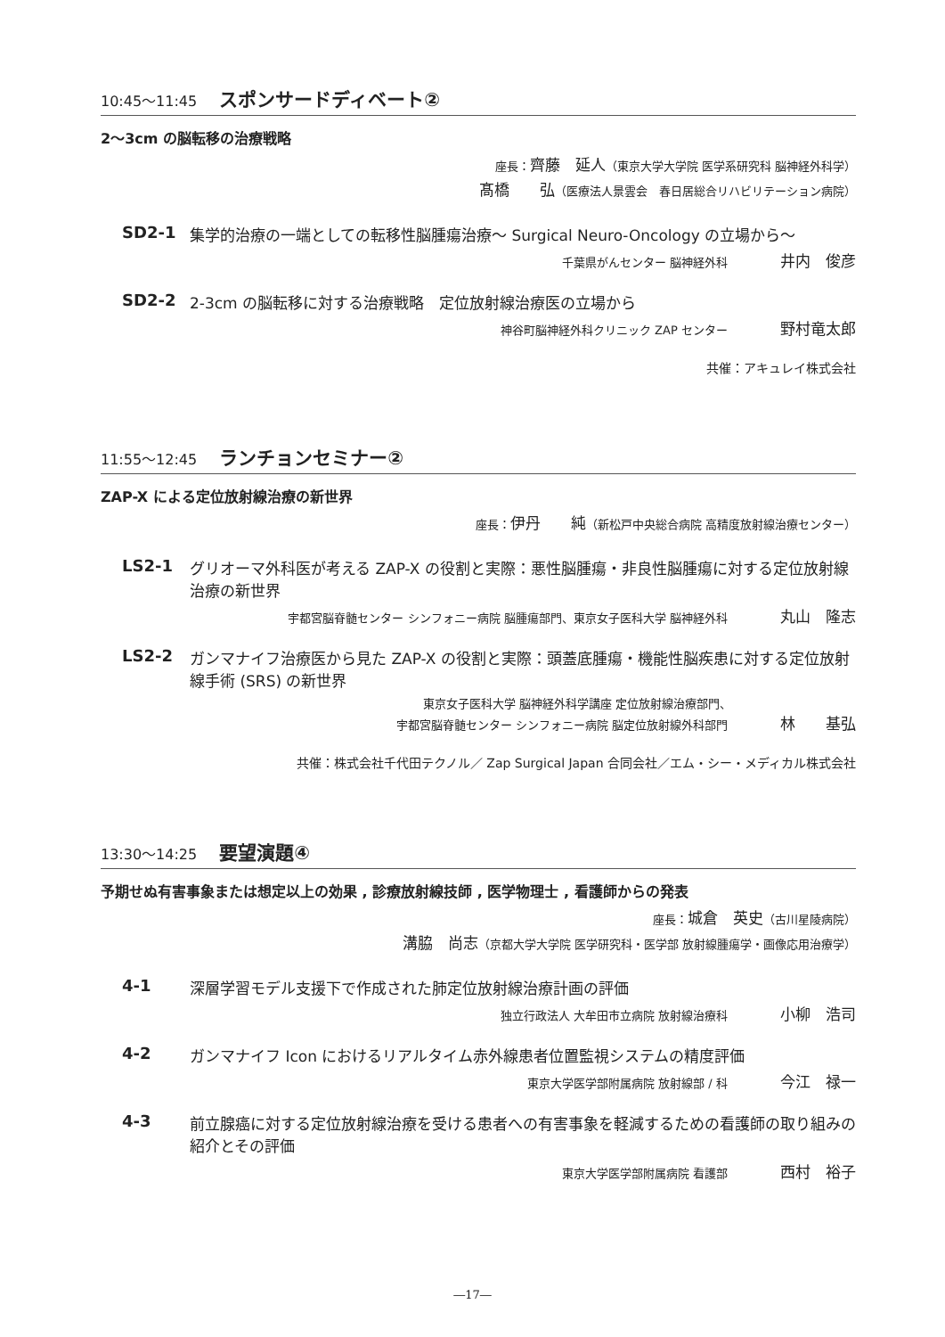10:45～11:45 スポンサードディベート②
2～3cm の脳転移の治療戦略
座長：齊藤　延人（東京大学大学院 医学系研究科 脳神経外科学）
髙橋　　弘（医療法人景雲会　春日居総合リハビリテーション病院）
SD2-1 集学的治療の一端としての転移性脳腫瘍治療～ Surgical Neuro-Oncology の立場から～
千葉県がんセンター 脳神経外科 井内　俊彦
SD2-2 2-3cm の脳転移に対する治療戦略　定位放射線治療医の立場から
神谷町脳神経外科クリニック ZAP センター 野村竜太郎
共催：アキュレイ株式会社
11:55～12:45 ランチョンセミナー②
ZAP-X による定位放射線治療の新世界
座長：伊丹　　純（新松戸中央総合病院 高精度放射線治療センター）
LS2-1 グリオーマ外科医が考える ZAP-X の役割と実際：悪性脳腫瘍・非良性脳腫瘍に対する定位放射線治療の新世界
宇都宮脳脊髄センター シンフォニー病院 脳腫瘍部門、東京女子医科大学 脳神経外科 丸山　隆志
LS2-2 ガンマナイフ治療医から見た ZAP-X の役割と実際：頭蓋底腫瘍・機能性脳疾患に対する定位放射線手術 (SRS) の新世界
東京女子医科大学 脳神経外科学講座 定位放射線治療部門、
宇都宮脳脊髄センター シンフォニー病院 脳定位放射線外科部門 林　　基弘
共催：株式会社千代田テクノル／ Zap Surgical Japan 合同会社／エム・シー・メディカル株式会社
13:30～14:25 要望演題④
予期せぬ有害事象または想定以上の効果 , 診療放射線技師 , 医学物理士 , 看護師からの発表
座長：城倉　英史（古川星陵病院）
溝脇　尚志（京都大学大学院 医学研究科・医学部 放射線腫瘍学・画像応用治療学）
4-1 深層学習モデル支援下で作成された肺定位放射線治療計画の評価
独立行政法人 大牟田市立病院 放射線治療科 小柳　浩司
4-2 ガンマナイフ Icon におけるリアルタイム赤外線患者位置監視システムの精度評価
東京大学医学部附属病院 放射線部 / 科 今江　禄一
4-3 前立腺癌に対する定位放射線治療を受ける患者への有害事象を軽減するための看護師の取り組みの紹介とその評価
東京大学医学部附属病院 看護部 西村　裕子
―17―